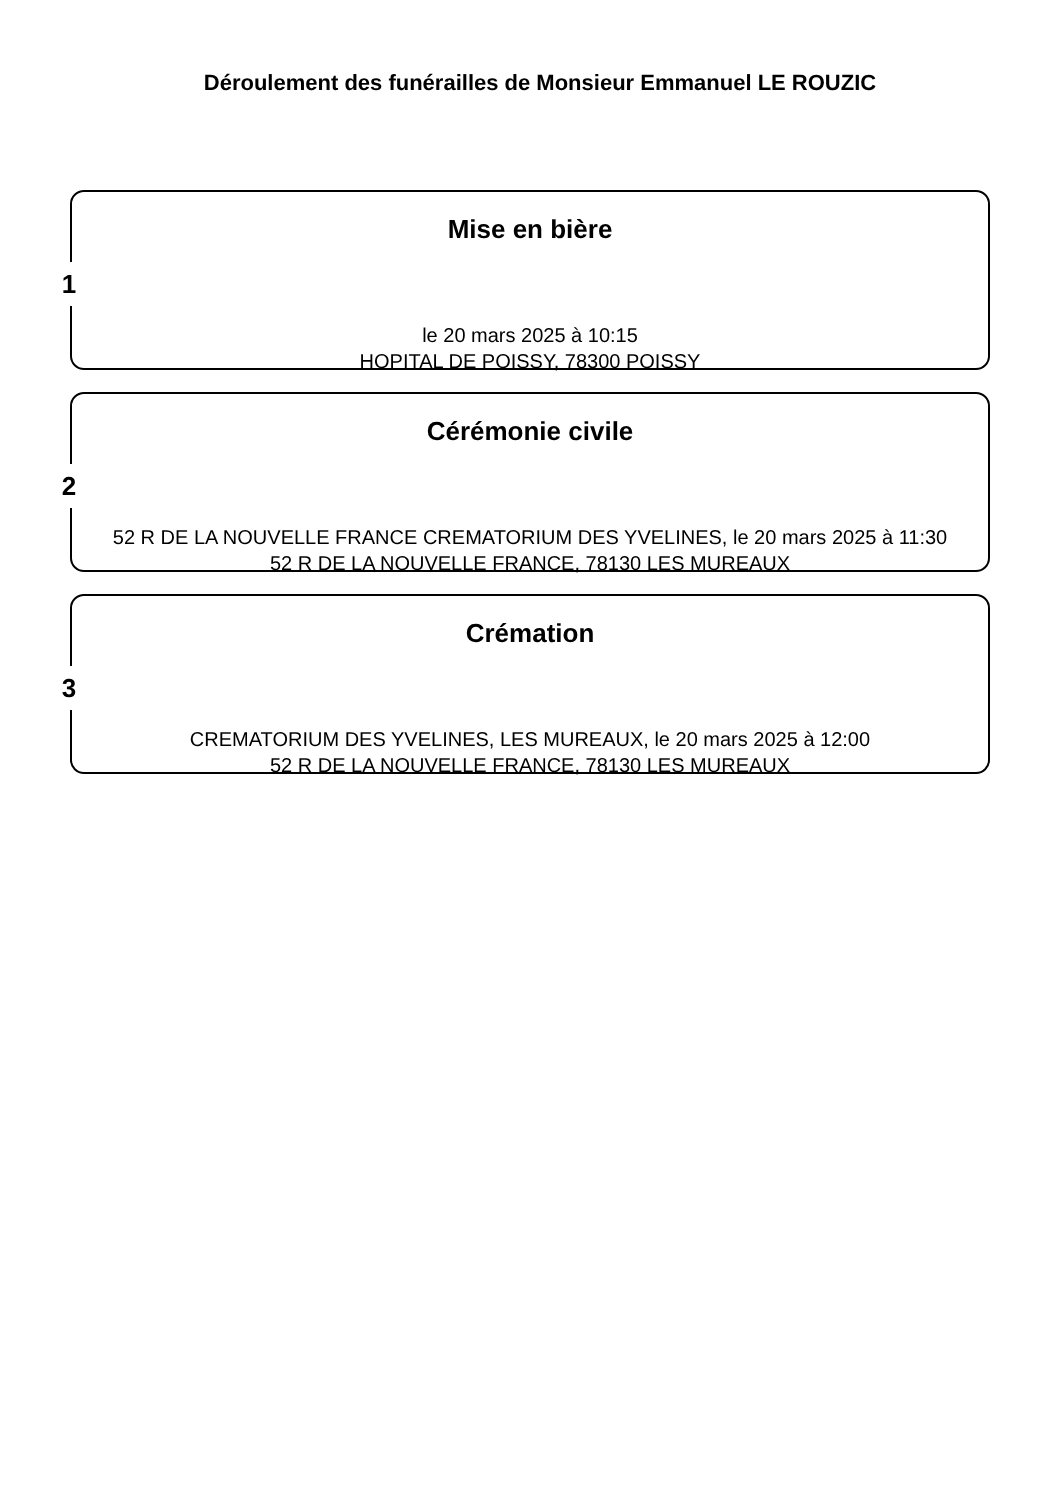Déroulement des funérailles de Monsieur Emmanuel LE ROUZIC
1
Mise en bière
le 20 mars 2025 à 10:15
HOPITAL DE POISSY, 78300 POISSY
2
Cérémonie civile
52 R DE LA NOUVELLE FRANCE CREMATORIUM DES YVELINES, le 20 mars 2025 à 11:30
52 R DE LA NOUVELLE FRANCE, 78130 LES MUREAUX
3
Crémation
CREMATORIUM DES YVELINES, LES MUREAUX, le 20 mars 2025 à 12:00
52 R DE LA NOUVELLE FRANCE, 78130 LES MUREAUX